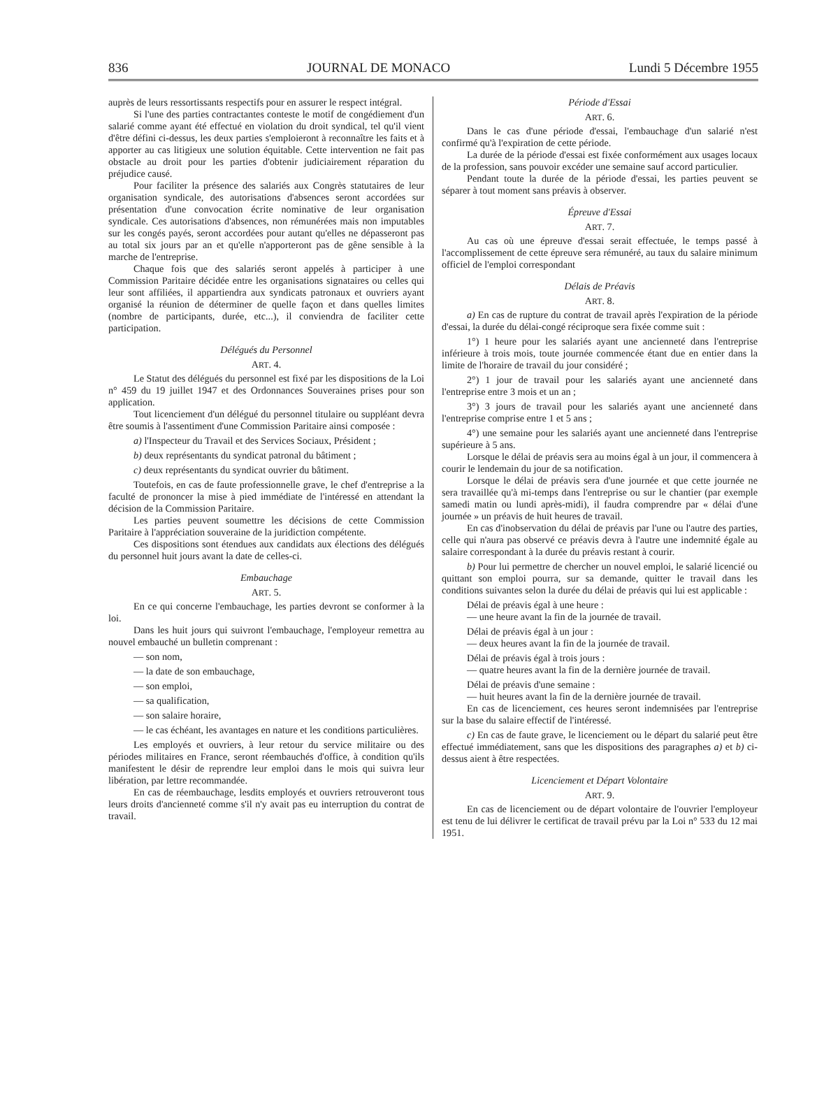836 JOURNAL DE MONACO Lundi 5 Décembre 1955
auprès de leurs ressortissants respectifs pour en assurer le respect intégral.
Si l'une des parties contractantes conteste le motif de congédiement d'un salarié comme ayant été effectué en violation du droit syndical, tel qu'il vient d'être défini ci-dessus, les deux parties s'emploieront à reconnaître les faits et à apporter au cas litigieux une solution équitable. Cette intervention ne fait pas obstacle au droit pour les parties d'obtenir judiciairement réparation du préjudice causé.
Pour faciliter la présence des salariés aux Congrès statutaires de leur organisation syndicale, des autorisations d'absences seront accordées sur présentation d'une convocation écrite nominative de leur organisation syndicale. Ces autorisations d'absences, non rémunérées mais non imputables sur les congés payés, seront accordées pour autant qu'elles ne dépasseront pas au total six jours par an et qu'elle n'apporteront pas de gêne sensible à la marche de l'entreprise.
Chaque fois que des salariés seront appelés à participer à une Commission Paritaire décidée entre les organisations signataires ou celles qui leur sont affiliées, il appartiendra aux syndicats patronaux et ouvriers ayant organisé la réunion de déterminer de quelle façon et dans quelles limites (nombre de participants, durée, etc...), il conviendra de faciliter cette participation.
Délégués du Personnel
ART. 4.
Le Statut des délégués du personnel est fixé par les dispositions de la Loi n° 459 du 19 juillet 1947 et des Ordonnances Souveraines prises pour son application.
Tout licenciement d'un délégué du personnel titulaire ou suppléant devra être soumis à l'assentiment d'une Commission Paritaire ainsi composée :
a) l'Inspecteur du Travail et des Services Sociaux, Président ;
b) deux représentants du syndicat patronal du bâtiment ;
c) deux représentants du syndicat ouvrier du bâtiment.
Toutefois, en cas de faute professionnelle grave, le chef d'entreprise a la faculté de prononcer la mise à pied immédiate de l'intéressé en attendant la décision de la Commission Paritaire.
Les parties peuvent soumettre les décisions de cette Commission Paritaire à l'appréciation souveraine de la juridiction compétente.
Ces dispositions sont étendues aux candidats aux élections des délégués du personnel huit jours avant la date de celles-ci.
Embauchage
ART. 5.
En ce qui concerne l'embauchage, les parties devront se conformer à la loi.
Dans les huit jours qui suivront l'embauchage, l'employeur remettra au nouvel embauché un bulletin comprenant :
— son nom,
— la date de son embauchage,
— son emploi,
— sa qualification,
— son salaire horaire,
— le cas échéant, les avantages en nature et les conditions particulières.
Les employés et ouvriers, à leur retour du service militaire ou des périodes militaires en France, seront réembauchés d'office, à condition qu'ils manifestent le désir de reprendre leur emploi dans le mois qui suivra leur libération, par lettre recommandée.
En cas de réembauchage, lesdits employés et ouvriers retrouveront tous leurs droits d'ancienneté comme s'il n'y avait pas eu interruption du contrat de travail.
Période d'Essai
ART. 6.
Dans le cas d'une période d'essai, l'embauchage d'un salarié n'est confirmé qu'à l'expiration de cette période.
La durée de la période d'essai est fixée conformément aux usages locaux de la profession, sans pouvoir excéder une semaine sauf accord particulier.
Pendant toute la durée de la période d'essai, les parties peuvent se séparer à tout moment sans préavis à observer.
Épreuve d'Essai
ART. 7.
Au cas où une épreuve d'essai serait effectuée, le temps passé à l'accomplissement de cette épreuve sera rémunéré, au taux du salaire minimum officiel de l'emploi correspondant
Délais de Préavis
ART. 8.
a) En cas de rupture du contrat de travail après l'expiration de la période d'essai, la durée du délai-congé réciproque sera fixée comme suit :
1°) 1 heure pour les salariés ayant une ancienneté dans l'entreprise inférieure à trois mois, toute journée commencée étant due en entier dans la limite de l'horaire de travail du jour considéré ;
2°) 1 jour de travail pour les salariés ayant une ancienneté dans l'entreprise entre 3 mois et un an ;
3°) 3 jours de travail pour les salariés ayant une ancienneté dans l'entreprise comprise entre 1 et 5 ans ;
4°) une semaine pour les salariés ayant une ancienneté dans l'entreprise supérieure à 5 ans.
Lorsque le délai de préavis sera au moins égal à un jour, il commencera à courir le lendemain du jour de sa notification.
Lorsque le délai de préavis sera d'une journée et que cette journée ne sera travaillée qu'à mi-temps dans l'entreprise ou sur le chantier (par exemple samedi matin ou lundi après-midi), il faudra comprendre par « délai d'une journée » un préavis de huit heures de travail.
En cas d'inobservation du délai de préavis par l'une ou l'autre des parties, celle qui n'aura pas observé ce préavis devra à l'autre une indemnité égale au salaire correspondant à la durée du préavis restant à courir.
b) Pour lui permettre de chercher un nouvel emploi, le salarié licencié ou quittant son emploi pourra, sur sa demande, quitter le travail dans les conditions suivantes selon la durée du délai de préavis qui lui est applicable :
Délai de préavis égal à une heure :
— une heure avant la fin de la journée de travail.
Délai de préavis égal à un jour :
— deux heures avant la fin de la journée de travail.
Délai de préavis égal à trois jours :
— quatre heures avant la fin de la dernière journée de travail.
Délai de préavis d'une semaine :
— huit heures avant la fin de la dernière journée de travail.
En cas de licenciement, ces heures seront indemnisées par l'entreprise sur la base du salaire effectif de l'intéressé.
c) En cas de faute grave, le licenciement ou le départ du salarié peut être effectué immédiatement, sans que les dispositions des paragraphes a) et b) ci-dessus aient à être respectées.
Licenciement et Départ Volontaire
ART. 9.
En cas de licenciement ou de départ volontaire de l'ouvrier l'employeur est tenu de lui délivrer le certificat de travail prévu par la Loi n° 533 du 12 mai 1951.